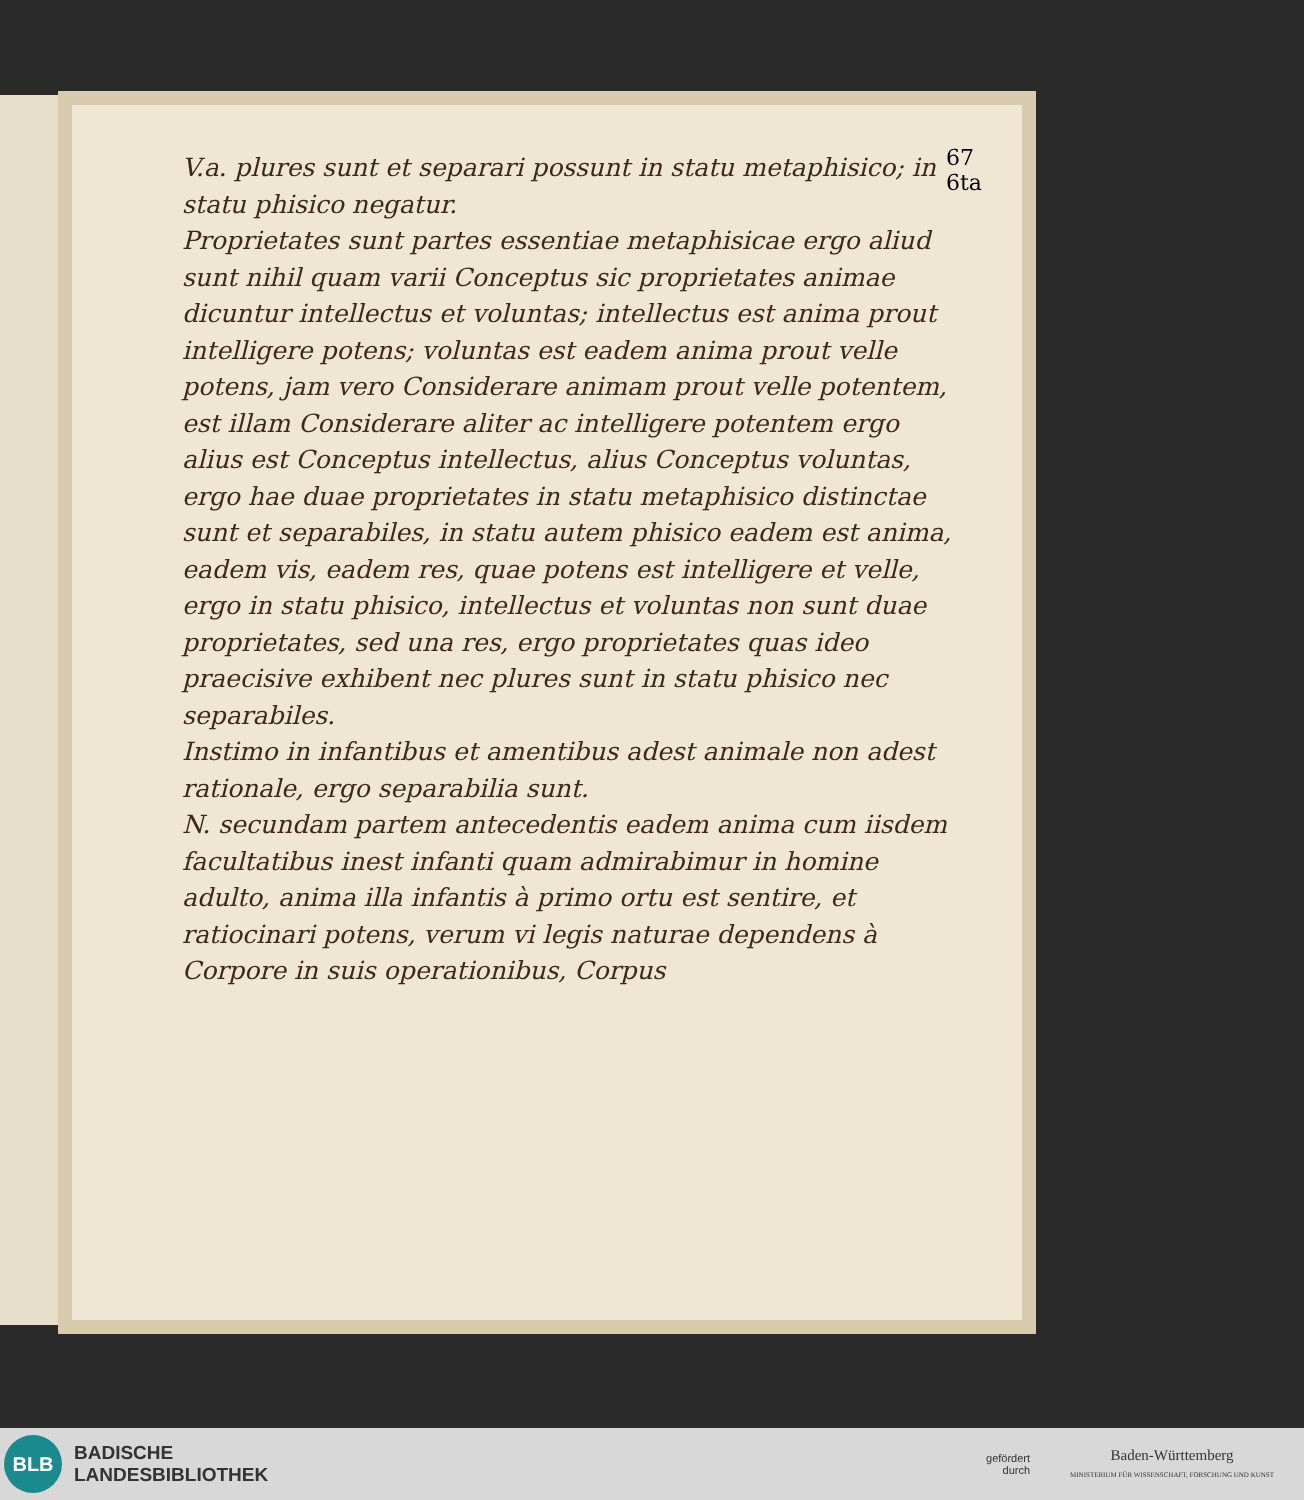67
6ta
V.a. plures sunt et separari possunt in statu metaphisico; in statu phisico negatur.
Proprietates sunt partes essentiae metaphisicae ergo aliud sunt nihil quam varii Conceptus sic proprietates animae dicuntur intellectus et voluntas; intellectus est anima prout intelligere potens; voluntas est eadem anima prout velle potens, jam vero Considerare animam prout velle potentem, est illam Considerare aliter ac intelligere potentem ergo alius est Conceptus intellectus, alius Conceptus voluntas, ergo hae duae proprietates in statu metaphisico distinctae sunt et separabiles, in statu autem phisico eadem est anima, eadem vis, eadem res, quae potens est intelligere et velle, ergo in statu phisico, intellectus et voluntas non sunt duae proprietates, sed una res, ergo proprietates quas ideo praecisive exhibent nec plures sunt in statu phisico nec separabiles.
Instimo in infantibus et amentibus adest animale non adest rationale, ergo separabilia sunt.
N. secundam partem antecedentis eadem anima cum iisdem facultatibus inest infanti quam admirabimur in homine adulto, anima illa infantis à primo ortu est sentire, et ratiocinari potens, verum vi legis naturae dependens à Corpore in suis operationibus, Corpus
BLB
BADISCHE
LANDESBIBLIOTHEK
gefördert
durch
Baden-Württemberg
MINISTERIUM FÜR WISSENSCHAFT, FORSCHUNG UND KUNST